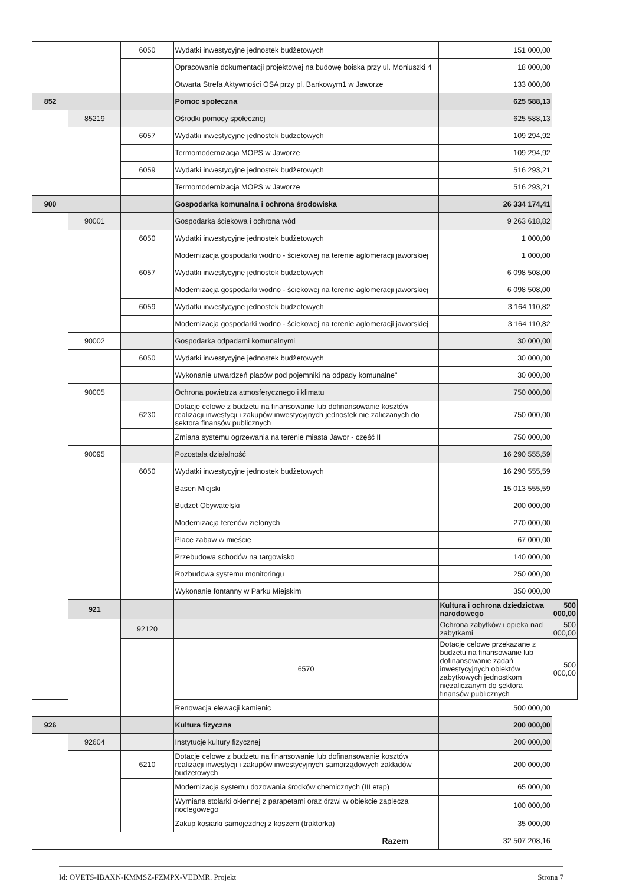| | | 6050 | Wydatki inwestycyjne jednostek budżetowych | 151 000,00 | |
| | | | Opracowanie dokumentacji projektowej na budowę boiska przy ul. Moniuszki 4 | 18 000,00 | |
| | | | Otwarta Strefa Aktywności OSA przy pl. Bankowym1 w Jaworze | 133 000,00 | |
| 852 | | | Pomoc społeczna | 625 588,13 | |
| | 85219 | | Ośrodki pomocy społecznej | 625 588,13 | |
| | | 6057 | Wydatki inwestycyjne jednostek budżetowych | 109 294,92 | |
| | | | Termomodernizacja MOPS w Jaworze | 109 294,92 | |
| | | 6059 | Wydatki inwestycyjne jednostek budżetowych | 516 293,21 | |
| | | | Termomodernizacja MOPS w Jaworze | 516 293,21 | |
| 900 | | | Gospodarka komunalna i ochrona środowiska | 26 334 174,41 | |
| | 90001 | | Gospodarka ściekowa i ochrona wód | 9 263 618,82 | |
| | | 6050 | Wydatki inwestycyjne jednostek budżetowych | 1 000,00 | |
| | | | Modernizacja gospodarki wodno - ściekowej na terenie aglomeracji jaworskiej | 1 000,00 | |
| | | 6057 | Wydatki inwestycyjne jednostek budżetowych | 6 098 508,00 | |
| | | | Modernizacja gospodarki wodno - ściekowej na terenie aglomeracji jaworskiej | 6 098 508,00 | |
| | | 6059 | Wydatki inwestycyjne jednostek budżetowych | 3 164 110,82 | |
| | | | Modernizacja gospodarki wodno - ściekowej na terenie aglomeracji jaworskiej | 3 164 110,82 | |
| | 90002 | | Gospodarka odpadami komunalnymi | 30 000,00 | |
| | | 6050 | Wydatki inwestycyjne jednostek budżetowych | 30 000,00 | |
| | | | Wykonanie utwardzeń placów pod pojemniki na odpady komunalne" | 30 000,00 | |
| | 90005 | | Ochrona powietrza atmosferycznego i klimatu | 750 000,00 | |
| | | 6230 | Dotacje celowe z budżetu na finansowanie lub dofinansowanie kosztów realizacji inwestycji i zakupów inwestycyjnych jednostek nie zaliczanych do sektora finansów publicznych | 750 000,00 | |
| | | | Zmiana systemu ogrzewania na terenie miasta Jawor - część II | 750 000,00 | |
| | 90095 | | Pozostała działalność | 16 290 555,59 | |
| | | 6050 | Wydatki inwestycyjne jednostek budżetowych | 16 290 555,59 | |
| | | | Basen Miejski | 15 013 555,59 | |
| | | | Budżet Obywatelski | 200 000,00 | |
| | | | Modernizacja terenów zielonych | 270 000,00 | |
| | | | Place zabaw w mieście | 67 000,00 | |
| | | | Przebudowa schodów na targowisko | 140 000,00 | |
| | | | Rozbudowa systemu monitoringu | 250 000,00 | |
| | | | Wykonanie fontanny w Parku Miejskim | 350 000,00 | |
| | 921 | | | Kultura i ochrona dziedzictwa narodowego | 500 000,00 |
| | | 92120 | | Ochrona zabytków i opieka nad zabytkami | 500 000,00 |
| | | | 6570 | Dotacje celowe przekazane z budżetu na finansowanie lub dofinansowanie zadań inwestycyjnych obiektów zabytkowych jednostkom niezaliczanym do sektora finansów publicznych | 500 000,00 |
| | | | Renowacja elewacji kamienic | 500 000,00 | |
| 926 | | | Kultura fizyczna | 200 000,00 | |
| | 92604 | | Instytucje kultury fizycznej | 200 000,00 | |
| | | 6210 | Dotacje celowe z budżetu na finansowanie lub dofinansowanie kosztów realizacji inwestycji i zakupów inwestycyjnych samorządowych zakładów budżetowych | 200 000,00 | |
| | | | Modernizacja systemu dozowania środków chemicznych (III etap) | 65 000,00 | |
| | | | Wymiana stolarki okiennej z parapetami oraz drzwi w obiekcie zaplecza noclegowego | 100 000,00 | |
| | | | Zakup kosiarki samojezdnej z koszem (traktorka) | 35 000,00 | |
| Razem | | | | 32 507 208,16 | |
Id: OVETS-IBAXN-KMMSZ-FZMPX-VEDMR. Projekt Strona 7